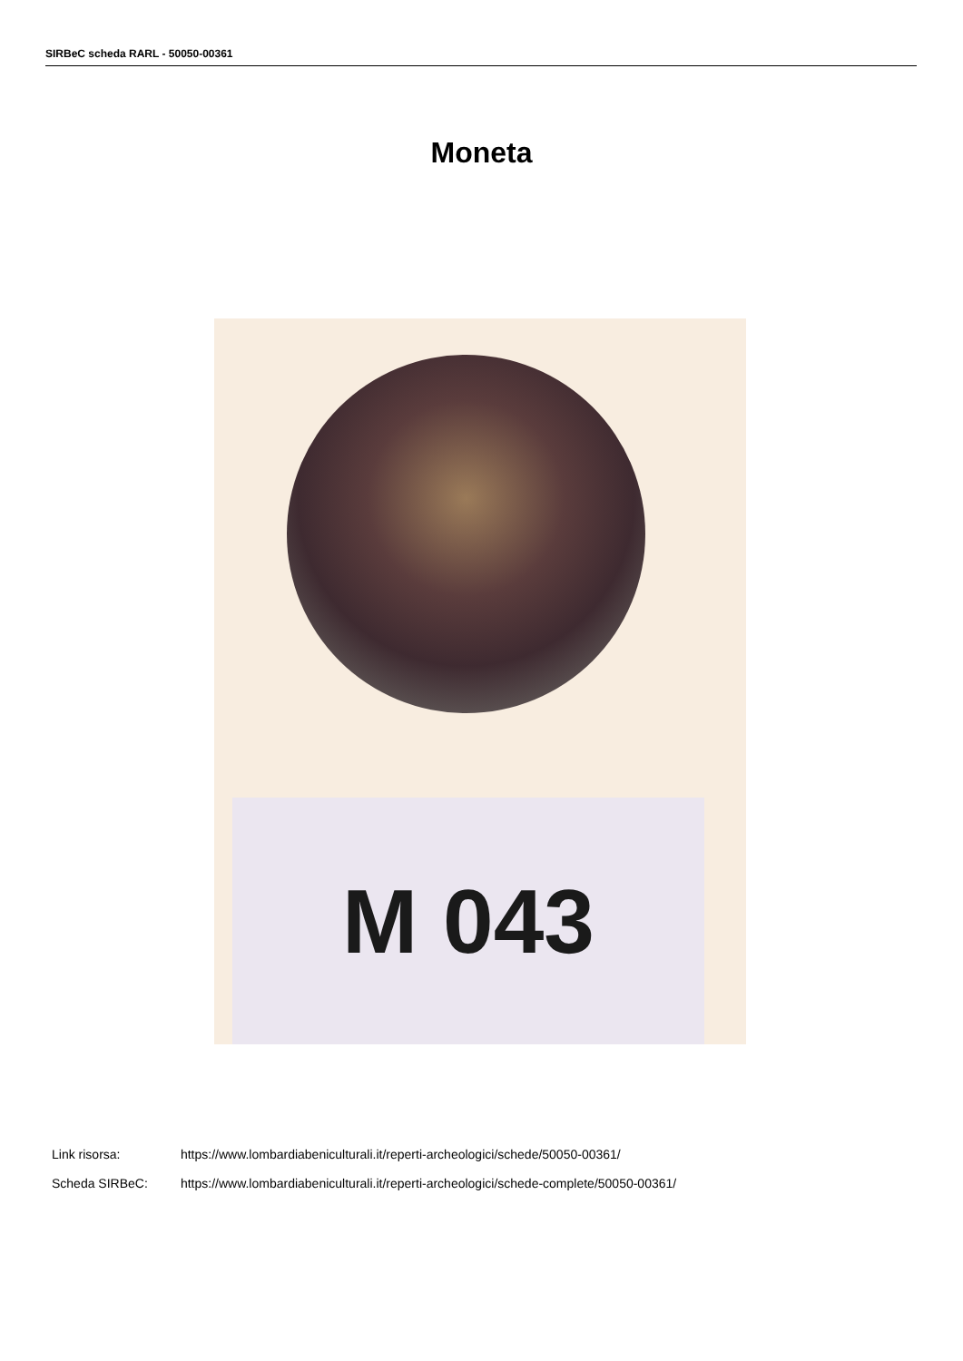SIRBeC scheda RARL - 50050-00361
Moneta
M 043
Link risorsa: https://www.lombardiabeniculturali.it/reperti-archeologici/schede/50050-00361/
Scheda SIRBeC: https://www.lombardiabeniculturali.it/reperti-archeologici/schede-complete/50050-00361/